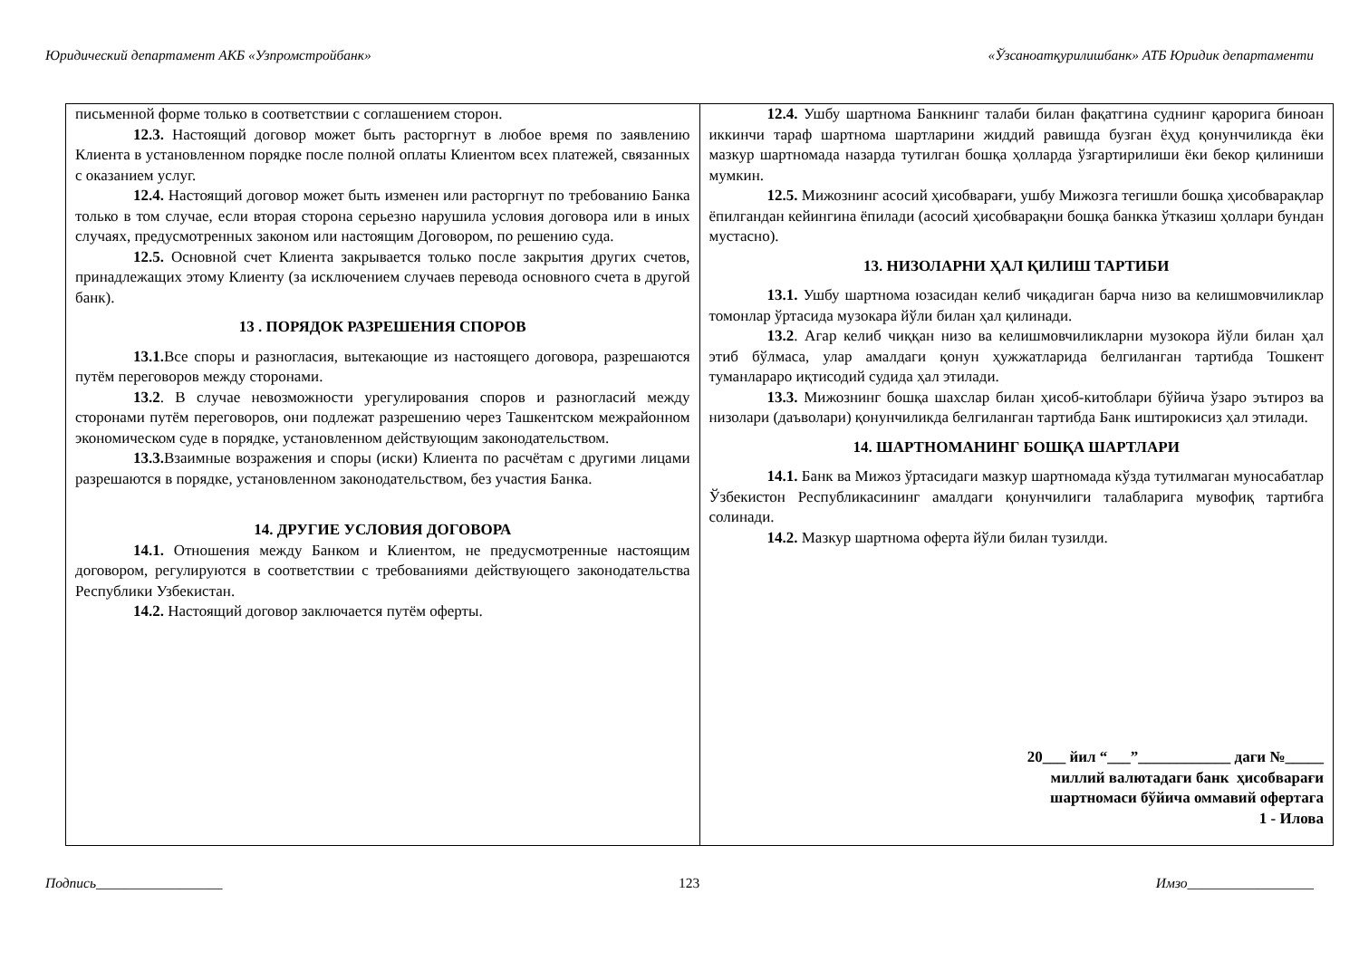Юридический департамент АКБ «Узпромстройбанк» «Ўзсаноатқурилишбанк» АТБ Юридик департаменти
| письменной форме только в соответствии с соглашением сторон. 12.3. Настоящий договор может быть расторгнут в любое время по заявлению Клиента в установленном порядке после полной оплаты Клиентом всех платежей, связанных с оказанием услуг. 12.4. Настоящий договор может быть изменен или расторгнут по требованию Банка только в том случае, если вторая сторона серьезно нарушила условия договора или в иных случаях, предусмотренных законом или настоящим Договором, по решению суда. 12.5. Основной счет Клиента закрывается только после закрытия других счетов, принадлежащих этому Клиенту (за исключением случаев перевода основного счета в другой банк). 13 . ПОРЯДОК РАЗРЕШЕНИЯ СПОРОВ 13.1. Все споры и разногласия, вытекающие из настоящего договора, разрешаются путём переговоров между сторонами. 13.2 . В случае невозможности урегулирования споров и разногласий между сторонами путём переговоров, они подлежат разрешению через Ташкентском межрайонном экономическом суде в порядке, установленном действующим законодательством. 13.3. Взаимные возражения и споры (иски) Клиента по расчётам с другими лицами разрешаются в порядке, установленном законодательством, без участия Банка. 14. ДРУГИЕ УСЛОВИЯ ДОГОВОРА 14.1. Отношения между Банком и Клиентом, не предусмотренные настоящим договором, регулируются в соответствии с требованиями действующего законодательства Республики Узбекистан. 14.2. Настоящий договор заключается путём оферты. | 12.4. Ушбу шартнома Банкнинг талаби билан фақатгина суднинг қарорига биноан иккинчи тараф шартнома шартларини жиддий равишда бузган ёҳуд қонунчиликда ёки мазкур шартномада назарда тутилган бошқа ҳолларда ўзгартирилиши ёки бекор қилиниши мумкин. 12.5. Мижознинг асосий ҳисобварағи, ушбу Мижозга тегишли бошқа ҳисобварақлар ёпилгандан кейингина ёпилади (асосий ҳисобварақни бошқа банкка ўтказиш ҳоллари бундан мустасно). 13. НИЗОЛАРНИ ҲАЛ ҚИЛИШ ТАРТИБИ 13.1. Ушбу шартнома юзасидан келиб чиқадиган барча низо ва келишмовчиликлар томонлар ўртасида музокара йўли билан ҳал қилинади. 13.2 . Агар келиб чиққан низо ва келишмовчиликларни музокора йўли билан ҳал этиб бўлмаса, улар амалдаги қонун ҳужжатларида белгиланган тартибда Тошкент туманлараро иқтисодий судида ҳал этилади. 13.3. Мижознинг бошқа шахслар билан ҳисоб-китоблари бўйича ўзаро эътироз ва низолари (даъволари) қонунчиликда белгиланган тартибда Банк иштирокисиз ҳал этилади. 14. ШАРТНОМАНИНГ БОШҚА ШАРТЛАРИ 14.1. Банк ва Мижоз ўртасидаги мазкур шартномада кўзда тутилмаган муносабатлар Ўзбекистон Республикасининг амалдаги қонунчилиги талабларига мувофиқ тартибга солинади. 14.2. Мазкур шартнома оферта йўли билан тузилди. 20___ йил “___”____________ даги №_____ миллий валютадаги банк ҳисобварағи шартномаси бўйича оммавий офертага 1 - Илова |
Подпись__________________ 123 Имзо__________________